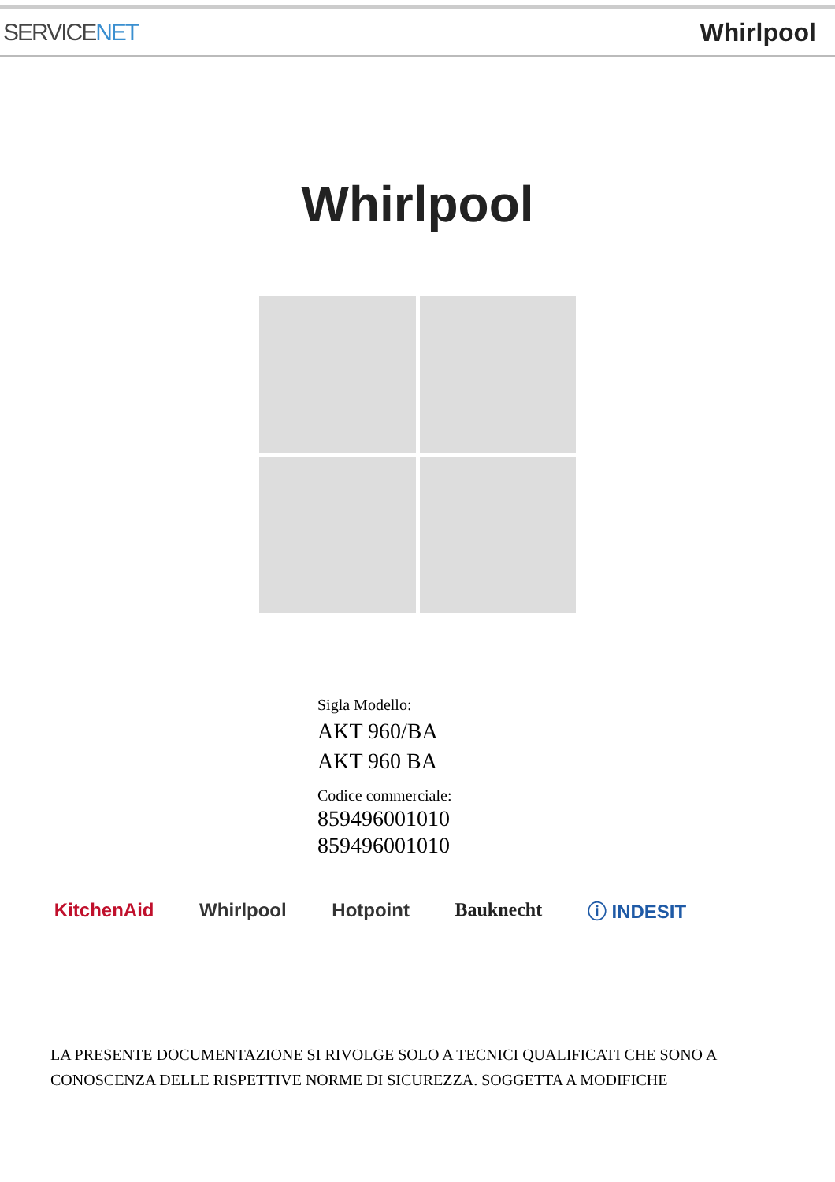SERVICENET Whirlpool
Whirlpool
Sigla Modello:
AKT 960/BA
AKT 960 BA
Codice commerciale:
859496001010
859496001010
KitchenAid Whirlpool Hotpoint Bauknecht ⓘ INDESIT
LA PRESENTE DOCUMENTAZIONE SI RIVOLGE SOLO A TECNICI QUALIFICATI CHE SONO A
CONOSCENZA DELLE RISPETTIVE NORME DI SICUREZZA. SOGGETTA A MODIFICHE